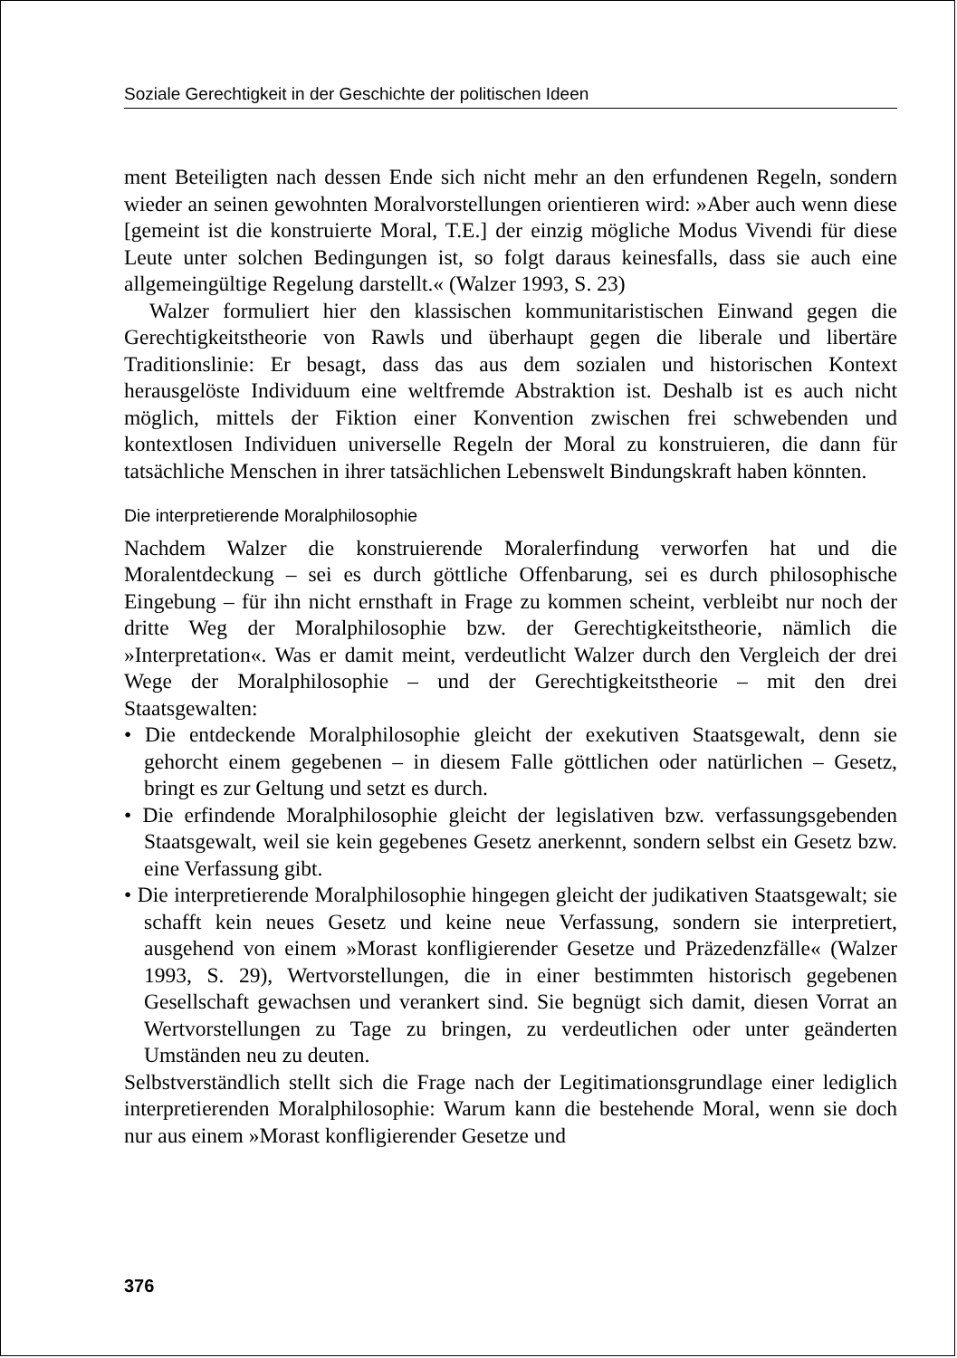Soziale Gerechtigkeit in der Geschichte der politischen Ideen
ment Beteiligten nach dessen Ende sich nicht mehr an den erfundenen Regeln, sondern wieder an seinen gewohnten Moralvorstellungen orientieren wird: »Aber auch wenn diese [gemeint ist die konstruierte Moral, T.E.] der einzig mögliche Modus Vivendi für diese Leute unter solchen Bedingungen ist, so folgt daraus keinesfalls, dass sie auch eine allgemeingültige Regelung darstellt.« (Walzer 1993, S. 23)
Walzer formuliert hier den klassischen kommunitaristischen Einwand gegen die Gerechtigkeitstheorie von Rawls und überhaupt gegen die liberale und libertäre Traditionslinie: Er besagt, dass das aus dem sozialen und historischen Kontext herausgelöste Individuum eine weltfremde Abstraktion ist. Deshalb ist es auch nicht möglich, mittels der Fiktion einer Konvention zwischen frei schwebenden und kontextlosen Individuen universelle Regeln der Moral zu konstruieren, die dann für tatsächliche Menschen in ihrer tatsächlichen Lebenswelt Bindungskraft haben könnten.
Die interpretierende Moralphilosophie
Nachdem Walzer die konstruierende Moralerfindung verworfen hat und die Moralentdeckung – sei es durch göttliche Offenbarung, sei es durch philosophische Eingebung – für ihn nicht ernsthaft in Frage zu kommen scheint, verbleibt nur noch der dritte Weg der Moralphilosophie bzw. der Gerechtigkeitstheorie, nämlich die »Interpretation«. Was er damit meint, verdeutlicht Walzer durch den Vergleich der drei Wege der Moralphilosophie – und der Gerechtigkeitstheorie – mit den drei Staatsgewalten:
• Die entdeckende Moralphilosophie gleicht der exekutiven Staatsgewalt, denn sie gehorcht einem gegebenen – in diesem Falle göttlichen oder natürlichen – Gesetz, bringt es zur Geltung und setzt es durch.
• Die erfindende Moralphilosophie gleicht der legislativen bzw. verfassungsgebenden Staatsgewalt, weil sie kein gegebenes Gesetz anerkennt, sondern selbst ein Gesetz bzw. eine Verfassung gibt.
• Die interpretierende Moralphilosophie hingegen gleicht der judikativen Staatsgewalt; sie schafft kein neues Gesetz und keine neue Verfassung, sondern sie interpretiert, ausgehend von einem »Morast konfligierender Gesetze und Präzedenzfälle« (Walzer 1993, S. 29), Wertvorstellungen, die in einer bestimmten historisch gegebenen Gesellschaft gewachsen und verankert sind. Sie begnügt sich damit, diesen Vorrat an Wertvorstellungen zu Tage zu bringen, zu verdeutlichen oder unter geänderten Umständen neu zu deuten.
Selbstverständlich stellt sich die Frage nach der Legitimationsgrundlage einer lediglich interpretierenden Moralphilosophie: Warum kann die bestehende Moral, wenn sie doch nur aus einem »Morast konfligierender Gesetze und
376